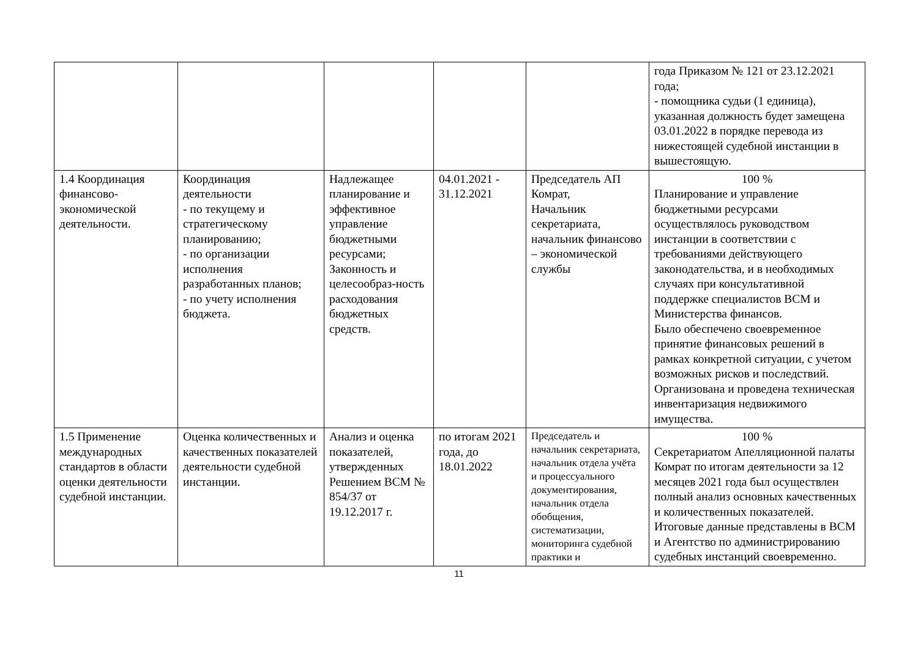| | | | | | года Приказом № 121 от 23.12.2021 года; - помощника судьи (1 единица), указанная должность будет замещена 03.01.2022 в порядке перевода из нижестоящей судебной инстанции в вышестоящую. |
| 1.4 Координация финансово-экономической деятельности. | Координация деятельности - по текущему и стратегическому планированию; - по организации исполнения разработанных планов; - по учету исполнения бюджета. | Надлежащее планирование и эффективное управление бюджетными ресурсами; Законность и целесообраз-ность расходования бюджетных средств. | 04.01.2021 - 31.12.2021 | Председатель АП Комрат, Начальник секретариата, начальник финансово – экономической службы | 100 % Планирование и управление бюджетными ресурсами осуществлялось руководством инстанции в соответствии с требованиями действующего законодательства, и в необходимых случаях при консультативной поддержке специалистов ВСМ и Министерства финансов. Было обеспечено своевременное принятие финансовых решений в рамках конкретной ситуации, с учетом возможных рисков и последствий. Организована и проведена техническая инвентаризация недвижимого имущества. |
| 1.5 Применение международных стандартов в области оценки деятельности судебной инстанции. | Оценка количественных и качественных показателей деятельности судебной инстанции. | Анализ и оценка показателей, утвержденных Решением ВСМ № 854/37 от 19.12.2017 г. | по итогам 2021 года, до 18.01.2022 | Председатель и начальник секретариата, начальник отдела учёта и процессуального документирования, начальник отдела обобщения, систематизации, мониторинга судебной практики и | 100 % Секретариатом Апелляционной палаты Комрат по итогам деятельности за 12 месяцев 2021 года был осуществлен полный анализ основных качественных и количественных показателей. Итоговые данные представлены в ВСМ и Агентство по администрированию судебных инстанций своевременно. |
11